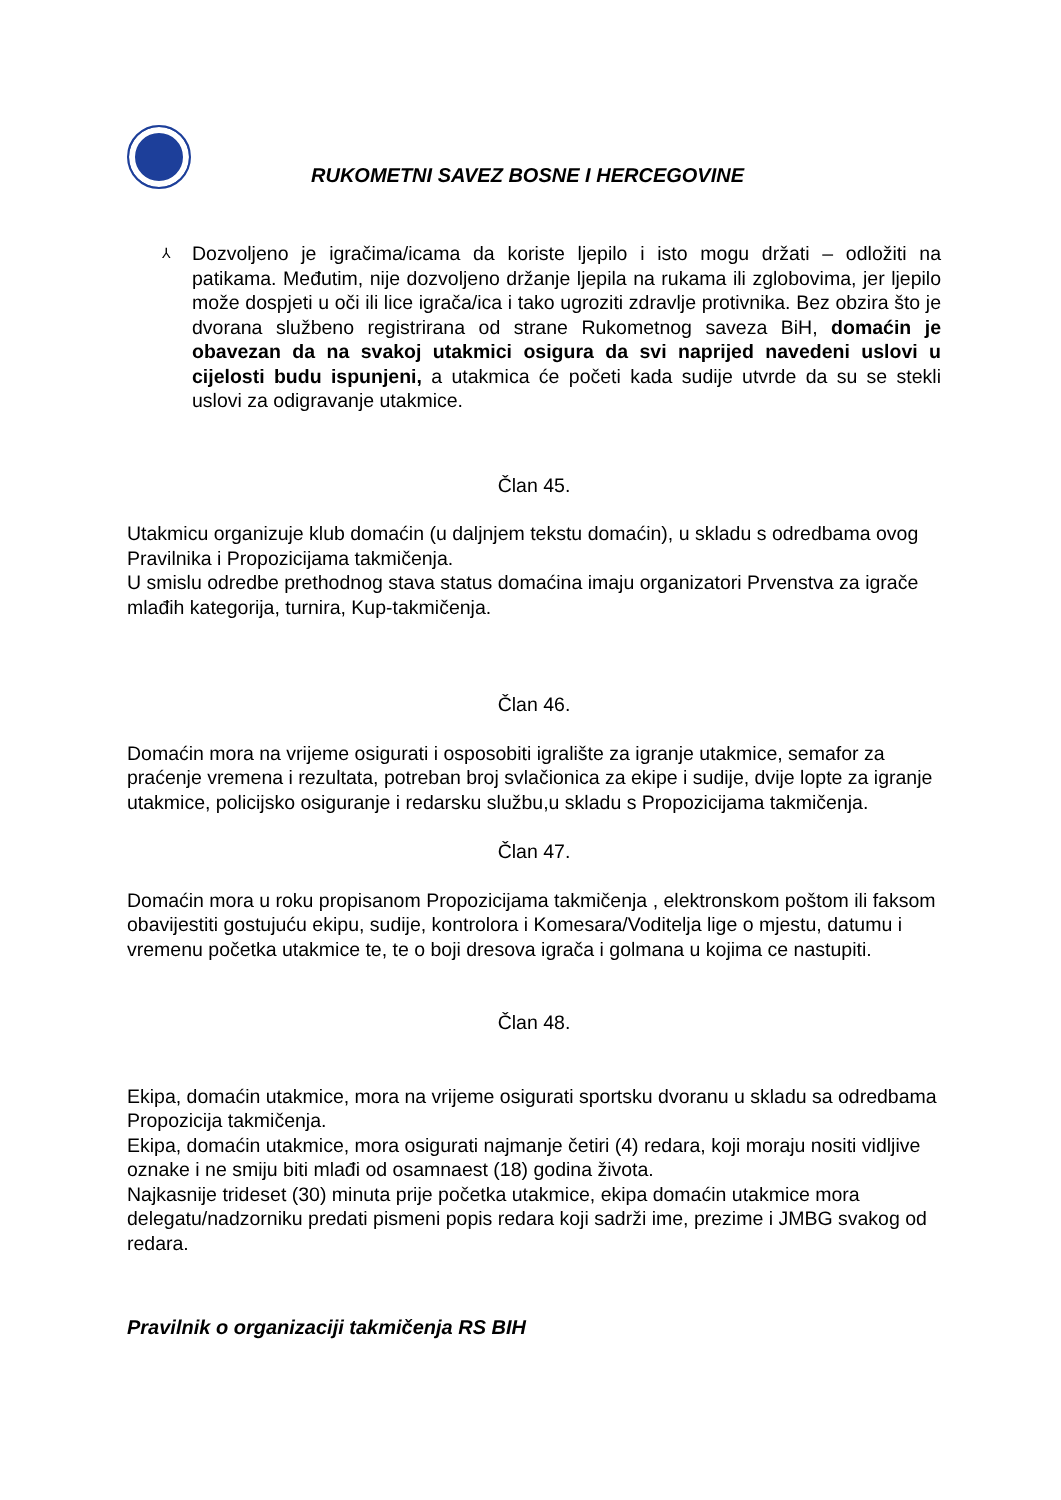RUKOMETNI SAVEZ BOSNE I HERCEGOVINE
⅄
Dozvoljeno je igračima/icama da koriste ljepilo i isto mogu držati – odložiti na patikama. Međutim, nije dozvoljeno držanje ljepila na rukama ili zglobovima, jer ljepilo može dospjeti u oči ili lice igrača/ica i tako ugroziti zdravlje protivnika. Bez obzira što je dvorana službeno registrirana od strane Rukometnog saveza BiH, domaćin je obavezan da na svakoj utakmici osigura da svi naprijed navedeni uslovi u cijelosti budu ispunjeni, a utakmica će početi kada sudije utvrde da su se stekli uslovi za odigravanje utakmice.
Član 45.
Utakmicu organizuje klub domaćin (u daljnjem tekstu domaćin), u skladu s odredbama ovog Pravilnika i Propozicijama takmičenja.
U smislu odredbe prethodnog stava status domaćina imaju organizatori Prvenstva za igrače mlađih kategorija, turnira, Kup-takmičenja.
Član 46.
Domaćin mora na vrijeme osigurati i osposobiti igralište za igranje utakmice, semafor za praćenje vremena i rezultata, potreban broj svlačionica za ekipe i sudije, dvije lopte za igranje utakmice, policijsko osiguranje i redarsku službu,u skladu s Propozicijama takmičenja.
Član 47.
Domaćin mora u roku propisanom Propozicijama takmičenja , elektronskom poštom ili faksom obavijestiti gostujuću ekipu, sudije, kontrolora i Komesara/Voditelja lige o mjestu, datumu i vremenu početka utakmice te, te o boji dresova igrača i golmana u kojima ce nastupiti.
Član 48.
Ekipa, domaćin utakmice, mora na vrijeme osigurati sportsku dvoranu u skladu sa odredbama Propozicija takmičenja.
Ekipa, domaćin utakmice, mora osigurati najmanje četiri (4) redara, koji moraju nositi vidljive oznake i ne smiju biti mlađi od osamnaest (18) godina života.
Najkasnije trideset (30) minuta prije početka utakmice, ekipa domaćin utakmice mora delegatu/nadzorniku predati pismeni popis redara koji sadrži ime, prezime i JMBG svakog od redara.
Pravilnik o organizaciji takmičenja RS BIH